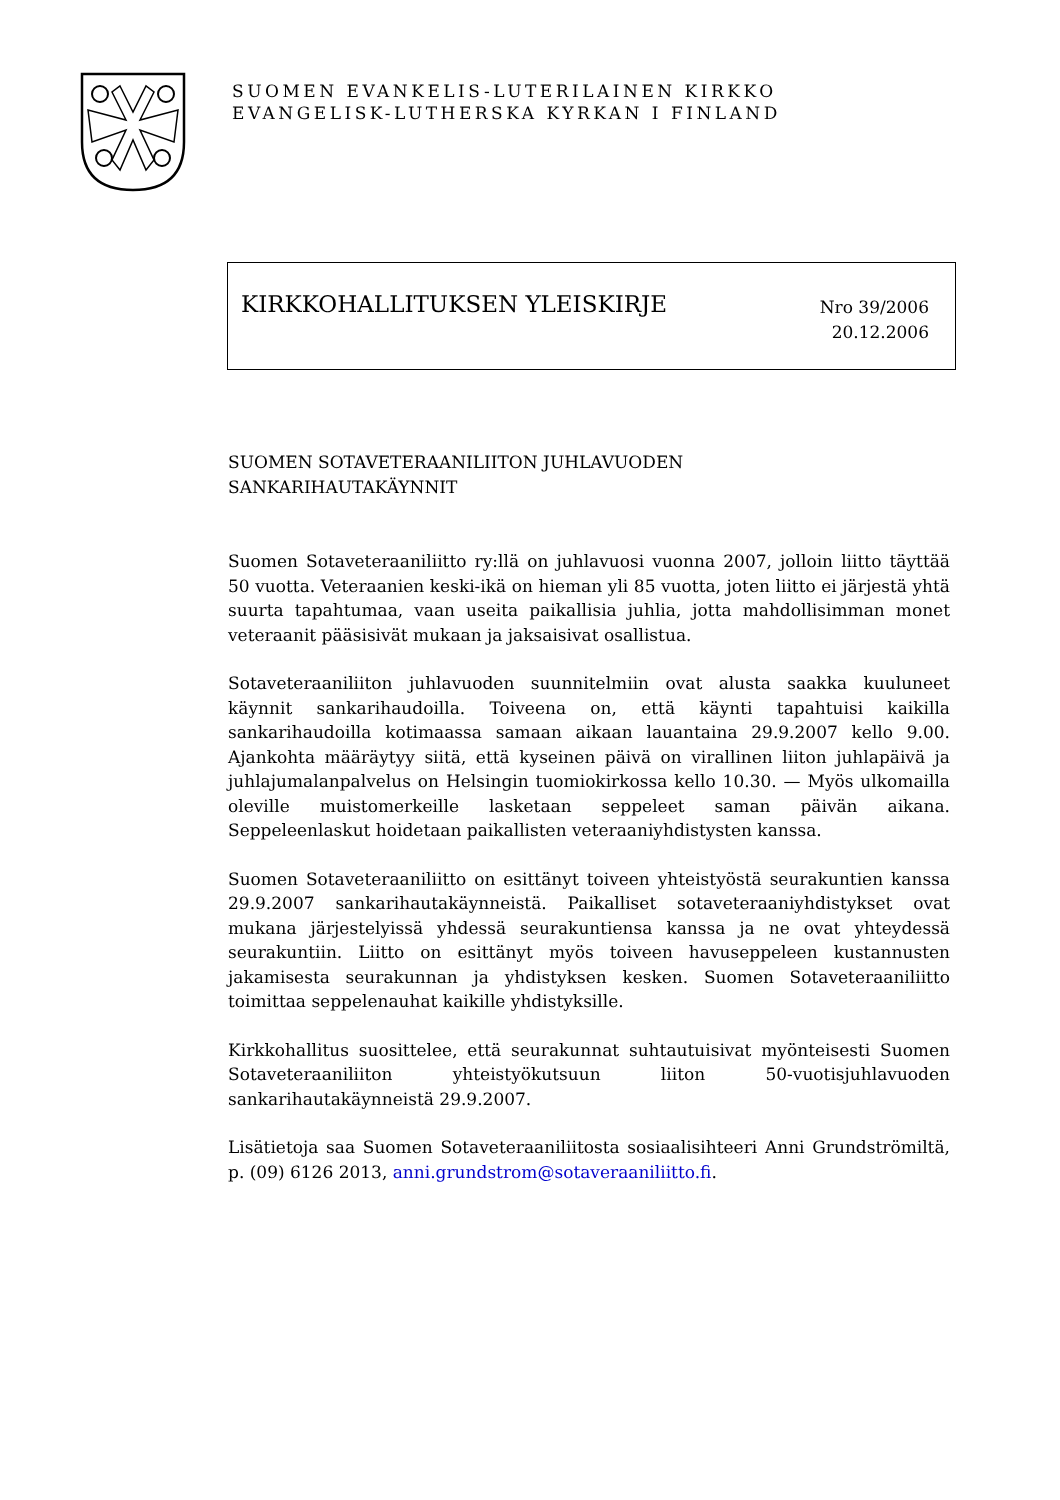SUOMEN EVANKELIS-LUTERILAINEN KIRKKO
EVANGELISK-LUTHERSKA KYRKAN I FINLAND
KIRKKOHALLITUKSEN YLEISKIRJE
Nro 39/2006
20.12.2006
SUOMEN SOTAVETERAANILIITON JUHLAVUODEN
SANKARIHAUTAKÄYNNIT
Suomen Sotaveteraaniliitto ry:llä on juhlavuosi vuonna 2007, jolloin liitto täyttää 50 vuotta. Veteraanien keski-ikä on hieman yli 85 vuotta, joten liitto ei järjestä yhtä suurta tapahtumaa, vaan useita paikallisia juhlia, jotta mahdollisimman monet veteraanit pääsisivät mukaan ja jaksaisivat osallistua.
Sotaveteraaniliiton juhlavuoden suunnitelmiin ovat alusta saakka kuuluneet käynnit sankarihaudoilla. Toiveena on, että käynti tapahtuisi kaikilla sankarihaudoilla kotimaassa samaan aikaan lauantaina 29.9.2007 kello 9.00. Ajankohta määräytyy siitä, että kyseinen päivä on virallinen liiton juhlapäivä ja juhlajumalanpalvelus on Helsingin tuomiokirkossa kello 10.30. — Myös ulkomailla oleville muistomerkeille lasketaan seppeleet saman päivän aikana. Seppeleenlaskut hoidetaan paikallisten veteraaniyhdistysten kanssa.
Suomen Sotaveteraaniliitto on esittänyt toiveen yhteistyöstä seurakuntien kanssa 29.9.2007 sankarihautakäynneistä. Paikalliset sotaveteraaniyhdistykset ovat mukana järjestelyissä yhdessä seurakuntiensa kanssa ja ne ovat yhteydessä seurakuntiin. Liitto on esittänyt myös toiveen havuseppeleen kustannusten jakamisesta seurakunnan ja yhdistyksen kesken. Suomen Sotaveteraaniliitto toimittaa seppelenauhat kaikille yhdistyksille.
Kirkkohallitus suosittelee, että seurakunnat suhtautuisivat myönteisesti Suomen Sotaveteraaniliiton yhteistyökutsuun liiton 50-vuotisjuhlavuoden sankarihautakäynneistä 29.9.2007.
Lisätietoja saa Suomen Sotaveteraaniliitosta sosiaalisihteeri Anni Grundströmiltä, p. (09) 6126 2013, anni.grundstrom@sotaveraaniliitto.fi.